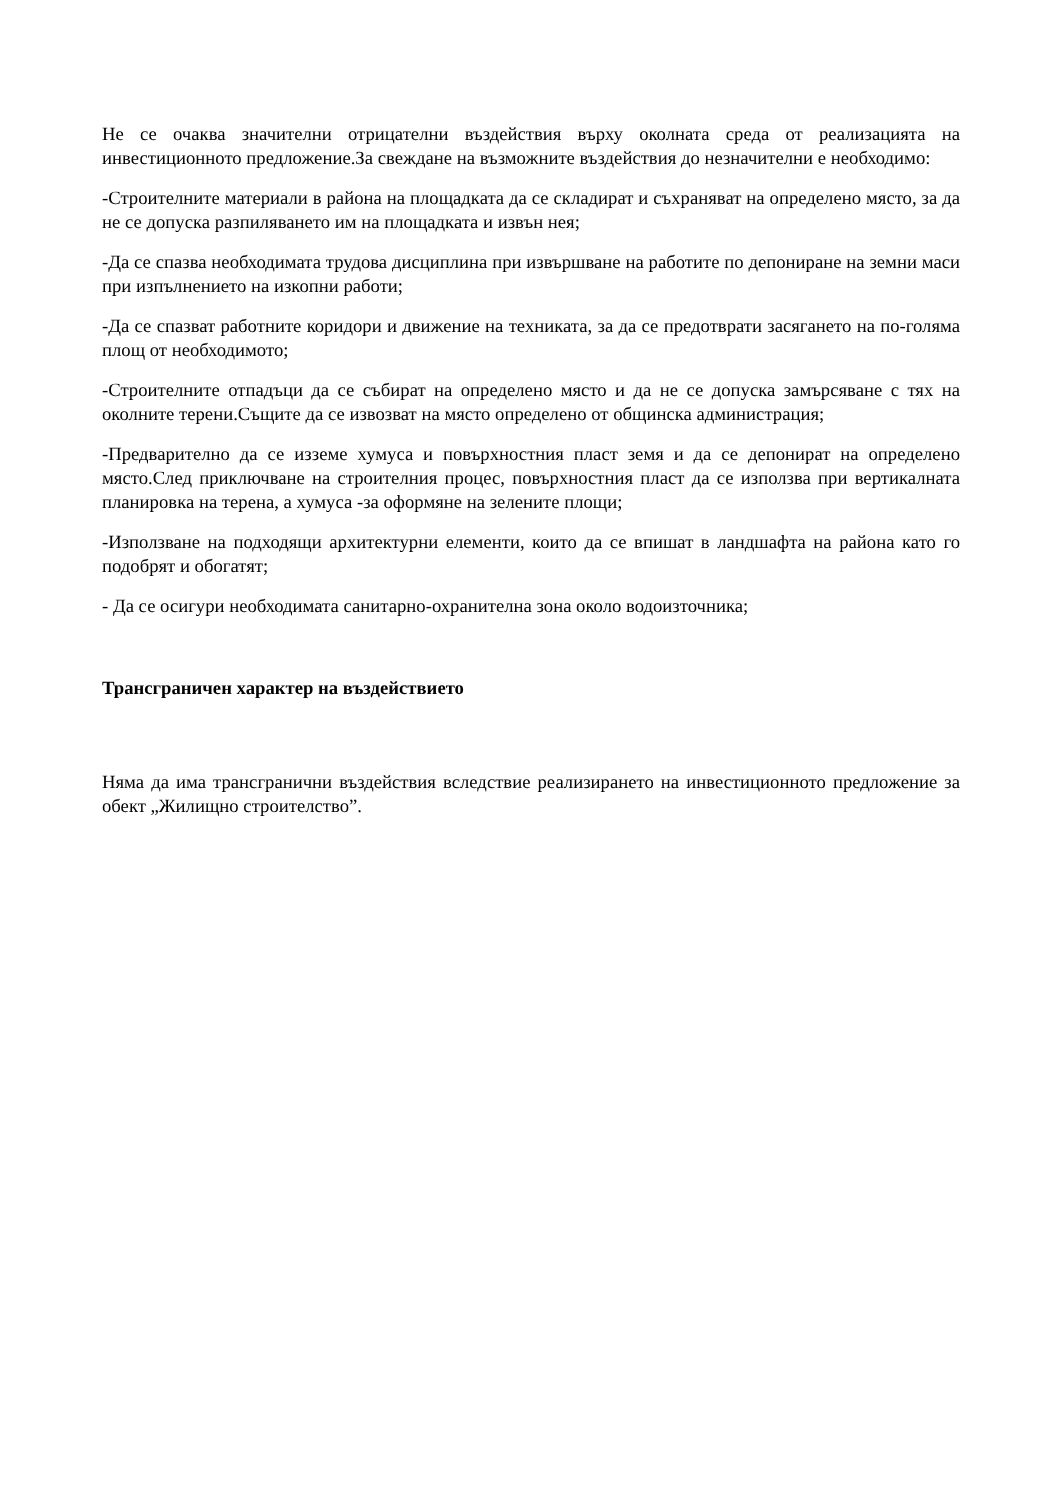Не се очаква значителни отрицателни въздействия върху околната среда от реализацията на инвестиционното предложение.За свеждане на възможните въздействия до незначителни е необходимо:
-Строителните материали в района на площадката да се складират и съхраняват на определено място, за да не се допуска разпиляването им на площадката и извън нея;
-Да се спазва необходимата трудова дисциплина при извършване на работите по депониране на земни маси при изпълнението на изкопни работи;
-Да се спазват работните коридори и движение на техниката, за да се предотврати засягането на по-голяма площ от необходимото;
-Строителните отпадъци да се събират на определено място и да не се допуска замърсяване с тях на околните терени.Същите да се извозват на място определено от общинска администрация;
-Предварително да се изземе хумуса и повърхностния пласт земя и да се депонират на определено място.След приключване на строителния процес, повърхностния пласт да се използва при вертикалната планировка на терена, а хумуса -за оформяне на зелените площи;
-Използване на подходящи архитектурни елементи, които да се впишат в ландшафта на района като го подобрят и обогатят;
- Да се осигури необходимата санитарно-охранителна зона около водоизточника;
Трансграничен характер на въздействието
Няма да има трансгранични въздействия вследствие реализирането на инвестиционното предложение за обект „Жилищно строителство”.